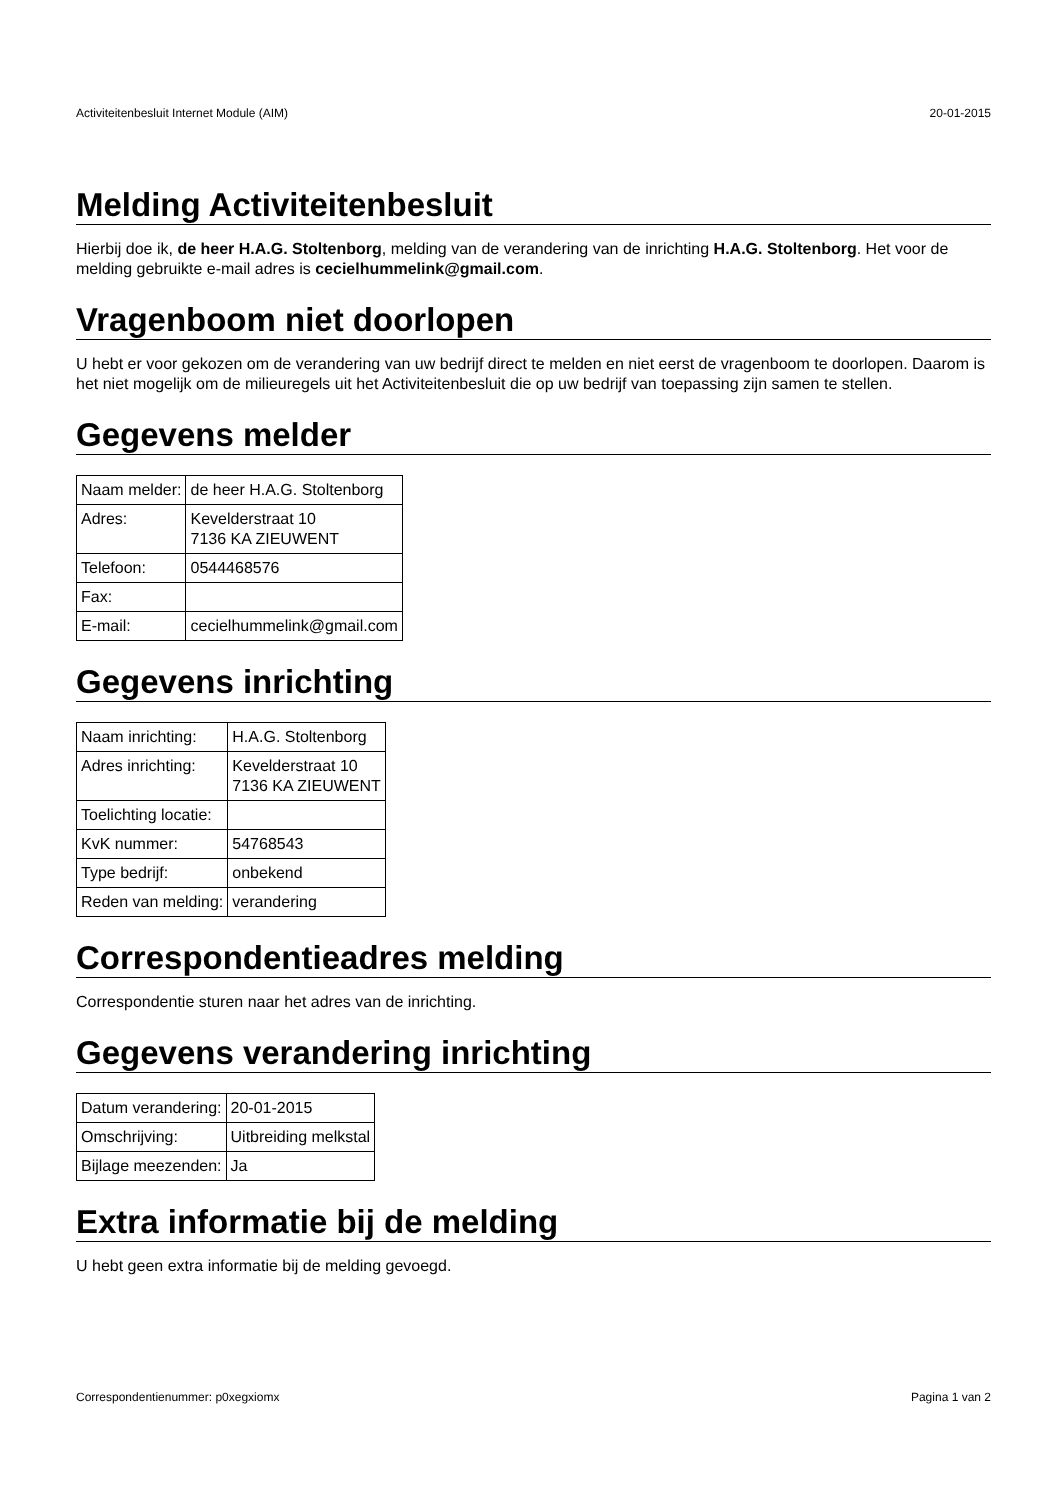Activiteitenbesluit Internet Module (AIM) 20-01-2015
Melding Activiteitenbesluit
Hierbij doe ik, de heer H.A.G. Stoltenborg, melding van de verandering van de inrichting H.A.G. Stoltenborg. Het voor de melding gebruikte e-mail adres is cecielhummelink@gmail.com.
Vragenboom niet doorlopen
U hebt er voor gekozen om de verandering van uw bedrijf direct te melden en niet eerst de vragenboom te doorlopen. Daarom is het niet mogelijk om de milieuregels uit het Activiteitenbesluit die op uw bedrijf van toepassing zijn samen te stellen.
Gegevens melder
| Naam melder: | de heer H.A.G. Stoltenborg |
| Adres: | Kevelderstraat 10 7136 KA ZIEUWENT |
| Telefoon: | 0544468576 |
| Fax: | |
| E-mail: | cecielhummelink@gmail.com |
Gegevens inrichting
| Naam inrichting: | H.A.G. Stoltenborg |
| Adres inrichting: | Kevelderstraat 10 7136 KA ZIEUWENT |
| Toelichting locatie: | |
| KvK nummer: | 54768543 |
| Type bedrijf: | onbekend |
| Reden van melding: | verandering |
Correspondentieadres melding
Correspondentie sturen naar het adres van de inrichting.
Gegevens verandering inrichting
| Datum verandering: | 20-01-2015 |
| Omschrijving: | Uitbreiding melkstal |
| Bijlage meezenden: | Ja |
Extra informatie bij de melding
U hebt geen extra informatie bij de melding gevoegd.
Correspondentienummer: p0xegxiomx Pagina 1 van 2